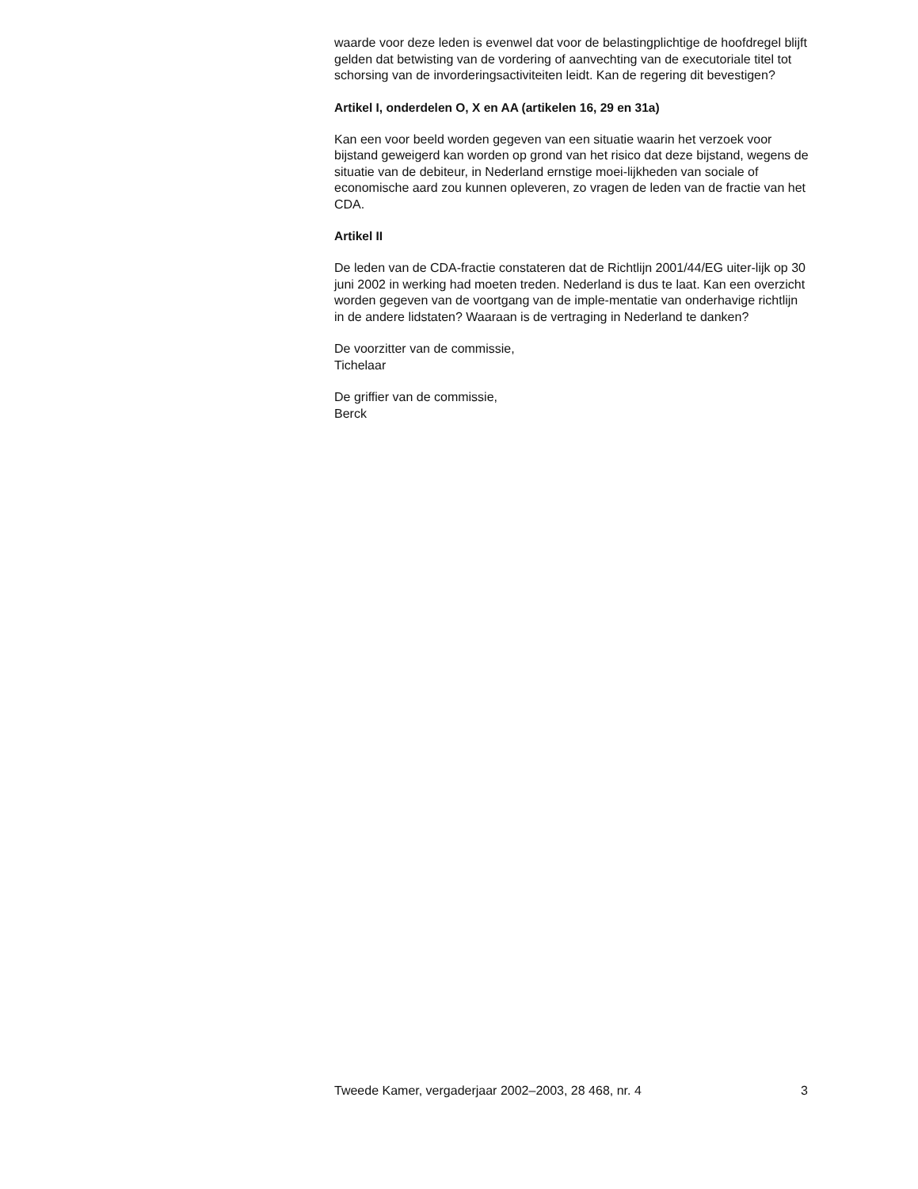waarde voor deze leden is evenwel dat voor de belastingplichtige de hoofdregel blijft gelden dat betwisting van de vordering of aanvechting van de executoriale titel tot schorsing van de invorderingsactiviteiten leidt. Kan de regering dit bevestigen?
Artikel I, onderdelen O, X en AA (artikelen 16, 29 en 31a)
Kan een voor beeld worden gegeven van een situatie waarin het verzoek voor bijstand geweigerd kan worden op grond van het risico dat deze bijstand, wegens de situatie van de debiteur, in Nederland ernstige moei-lijkheden van sociale of economische aard zou kunnen opleveren, zo vragen de leden van de fractie van het CDA.
Artikel II
De leden van de CDA-fractie constateren dat de Richtlijn 2001/44/EG uiter-lijk op 30 juni 2002 in werking had moeten treden. Nederland is dus te laat. Kan een overzicht worden gegeven van de voortgang van de imple-mentatie van onderhavige richtlijn in de andere lidstaten? Waaraan is de vertraging in Nederland te danken?
De voorzitter van de commissie,
Tichelaar
De griffier van de commissie,
Berck
Tweede Kamer, vergaderjaar 2002–2003, 28 468, nr. 4 3